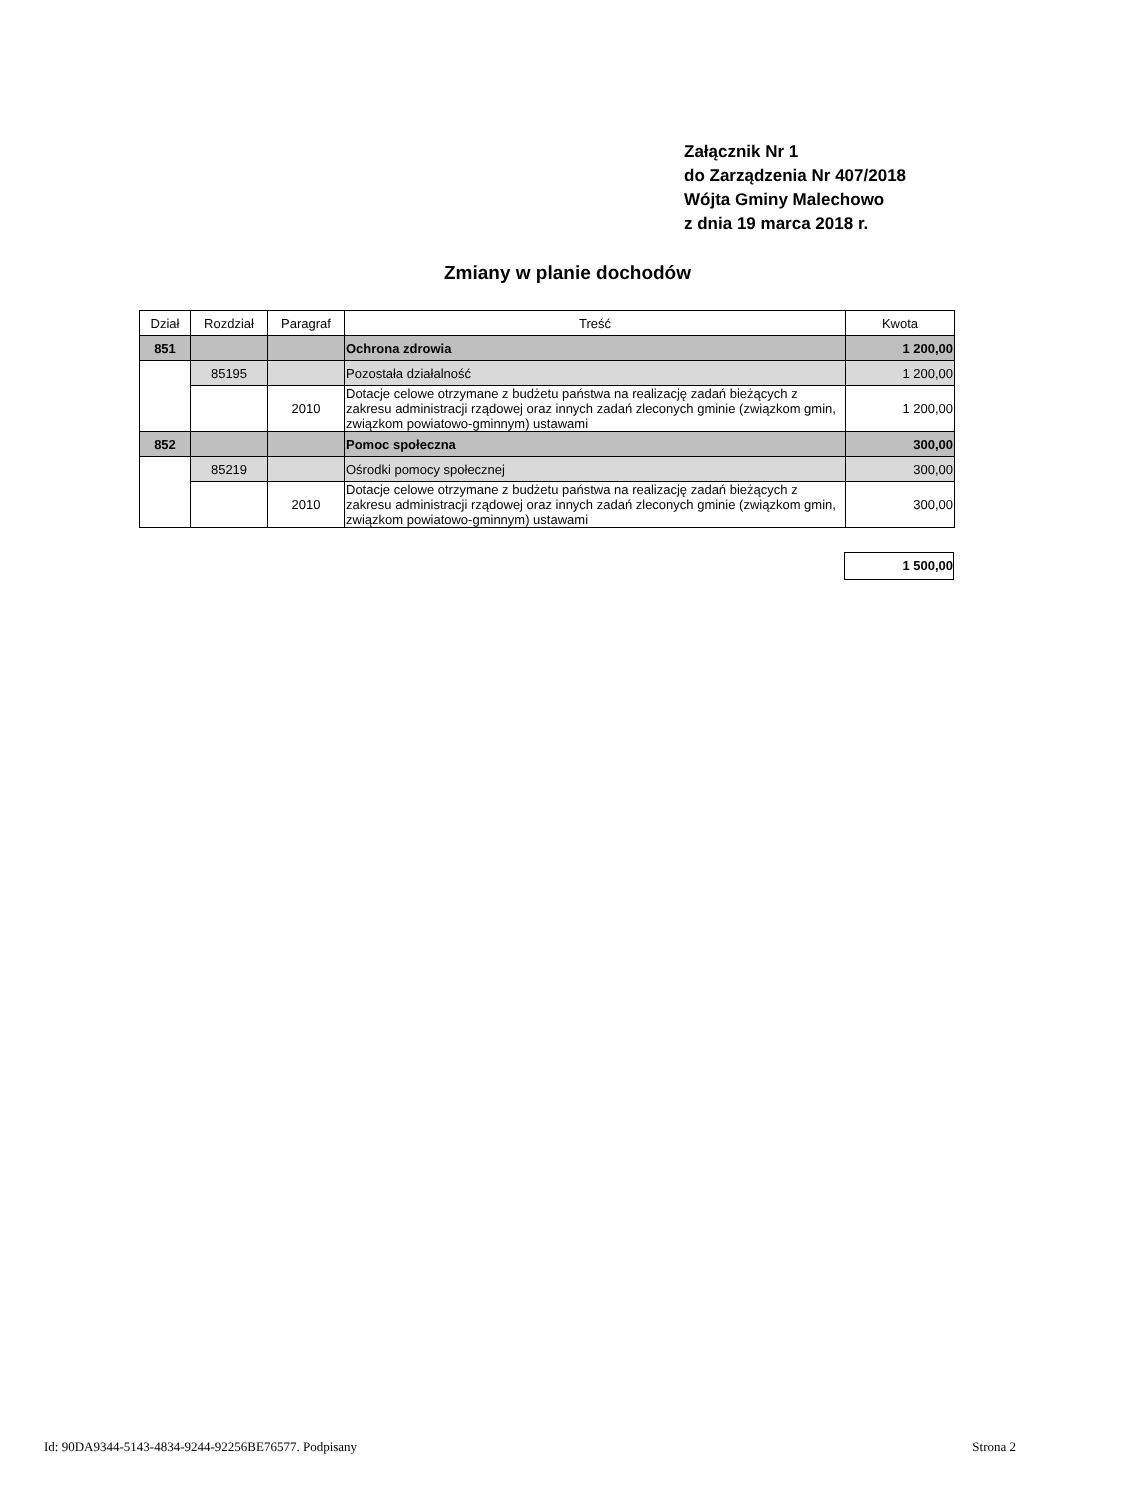Załącznik Nr 1
do Zarządzenia Nr 407/2018
Wójta Gminy Malechowo
z dnia 19 marca 2018 r.
Zmiany w planie dochodów
| Dział | Rozdział | Paragraf | Treść | Kwota |
| --- | --- | --- | --- | --- |
| 851 | | | Ochrona zdrowia | 1 200,00 |
| | 85195 | | Pozostała działalność | 1 200,00 |
| | | 2010 | Dotacje celowe otrzymane z budżetu państwa na realizację zadań bieżących z zakresu administracji rządowej oraz innych zadań zleconych gminie (związkom gmin, związkom powiatowo-gminnym) ustawami | 1 200,00 |
| 852 | | | Pomoc społeczna | 300,00 |
| | 85219 | | Ośrodki pomocy społecznej | 300,00 |
| | | 2010 | Dotacje celowe otrzymane z budżetu państwa na realizację zadań bieżących z zakresu administracji rządowej oraz innych zadań zleconych gminie (związkom gmin, związkom powiatowo-gminnym) ustawami | 300,00 |
1 500,00
Id: 90DA9344-5143-4834-9244-92256BE76577. Podpisany Strona 2